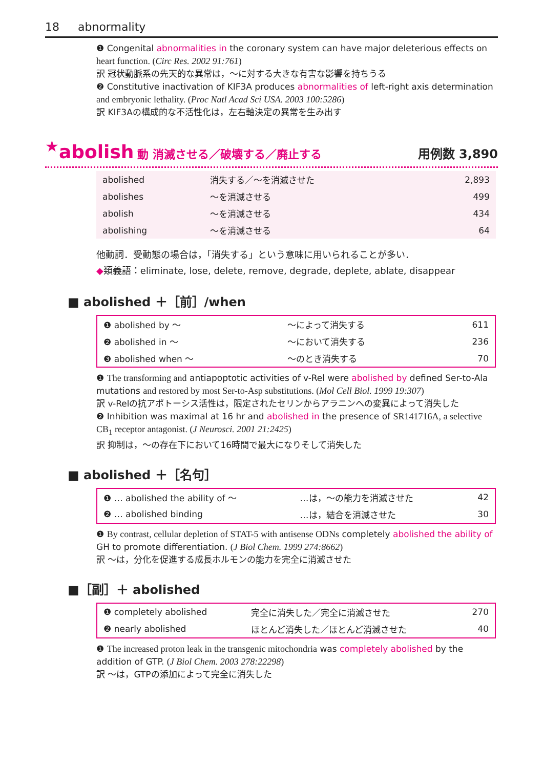18 abnormality
❶ Congenital abnormalities in the coronary system can have major deleterious effects on heart function. (Circ Res. 2002 91:761)
訳 冠状動脈系の先天的な異常は，～に対する大きな有害な影響を持ちうる
❷ Constitutive inactivation of KIF3A produces abnormalities of left-right axis determination and embryonic lethality. (Proc Natl Acad Sci USA. 2003 100:5286)
訳 KIF3Aの構成的な不活性化は，左右軸決定の異常を生み出す
<sup>★</sup>abolish 動 消滅させる／破壊する／廃止する 用例数 3,890
| abolished | 消失する／～を消滅させた | 2,893 |
| abolishes | ～を消滅させる | 499 |
| abolish | ～を消滅させる | 434 |
| abolishing | ～を消滅させる | 64 |
他動詞．受動態の場合は，「消失する」という意味に用いられることが多い．
◆類義語：eliminate, lose, delete, remove, degrade, deplete, ablate, disappear
■ abolished ＋［前］/when
| ❶ abolished by ～ | ～によって消失する | 611 |
| ❷ abolished in ～ | ～において消失する | 236 |
| ❸ abolished when ～ | ～のとき消失する | 70 |
❶ The transforming and antiapoptotic activities of v-Rel were abolished by defined Ser-to-Ala mutations and restored by most Ser-to-Asp substitutions. (Mol Cell Biol. 1999 19:307)
訳 v-Relの抗アポトーシス活性は，限定されたセリンからアラニンへの変異によって消失した
❷ Inhibition was maximal at 16 hr and abolished in the presence of SR141716A, a selective CB<sub>1</sub> receptor antagonist. (J Neurosci. 2001 21:2425)
訳 抑制は，～の存在下において16時間で最大になりそして消失した
■ abolished ＋［名句］
| ❶ … abolished the ability of ～ | …は，～の能力を消滅させた | 42 |
| ❷ … abolished binding | …は，結合を消滅させた | 30 |
❶ By contrast, cellular depletion of STAT-5 with antisense ODNs completely abolished the ability of GH to promote differentiation. (J Biol Chem. 1999 274:8662)
訳 ～は，分化を促進する成長ホルモンの能力を完全に消滅させた
■［副］＋ abolished
| ❶ completely abolished | 完全に消失した／完全に消滅させた | 270 |
| ❷ nearly abolished | ほとんど消失した／ほとんど消滅させた | 40 |
❶ The increased proton leak in the transgenic mitochondria was completely abolished by the addition of GTP. (J Biol Chem. 2003 278:22298)
訳 ～は，GTPの添加によって完全に消失した